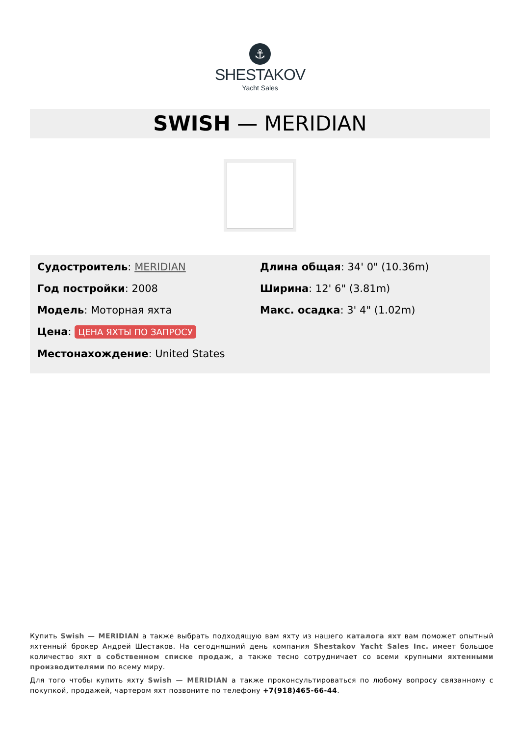⚓
SHESTAKOV
Yacht Sales
SWISH — MERIDIAN
Судостроитель: MERIDIAN
Год постройки: 2008
Модель: Моторная яхта
Цена: ЦЕНА ЯХТЫ ПО ЗАПРОСУ
Местонахождение: United States
Длина общая: 34' 0" (10.36m)
Ширина: 12' 6" (3.81m)
Макс. осадка: 3' 4" (1.02m)
Купить Swish — MERIDIAN а также выбрать подходящую вам яхту из нашего каталога яхт вам поможет опытный яхтенный брокер Андрей Шестаков. На сегодняшний день компания Shestakov Yacht Sales Inc. имеет большое количество яхт в собственном списке продаж, а также тесно сотрудничает со всеми крупными яхтенными производителями по всему миру.
Для того чтобы купить яхту Swish — MERIDIAN а также проконсультироваться по любому вопросу связанному с покупкой, продажей, чартером яхт позвоните по телефону +7(918)465-66-44.